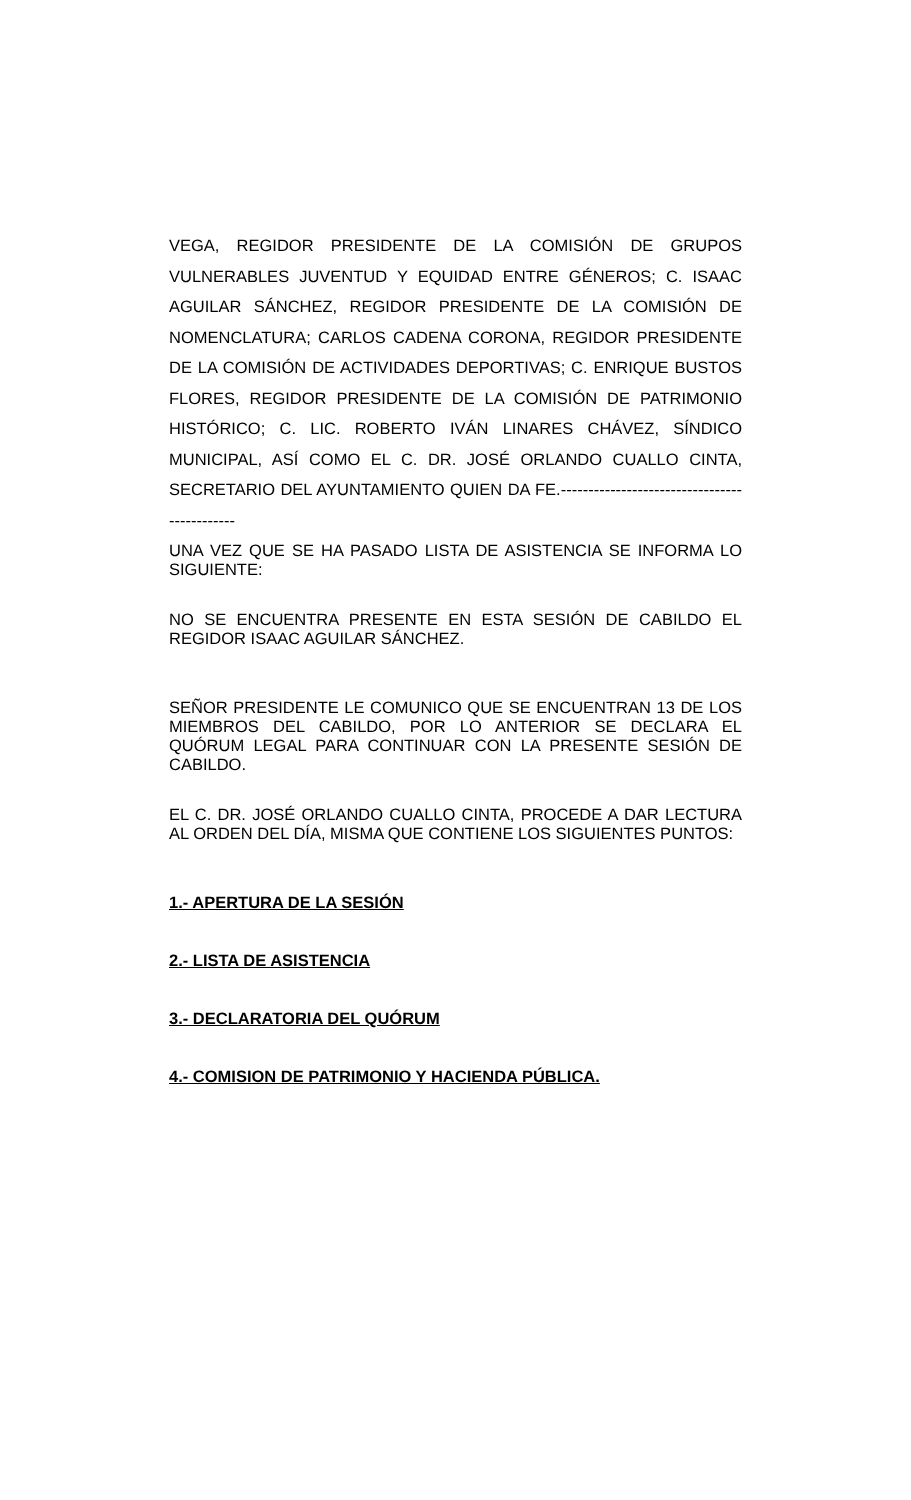VEGA, REGIDOR PRESIDENTE DE LA COMISIÓN DE GRUPOS VULNERABLES JUVENTUD Y EQUIDAD ENTRE GÉNEROS; C. ISAAC AGUILAR SÁNCHEZ, REGIDOR PRESIDENTE DE LA COMISIÓN DE NOMENCLATURA; CARLOS CADENA CORONA, REGIDOR PRESIDENTE DE LA COMISIÓN DE ACTIVIDADES DEPORTIVAS; C. ENRIQUE BUSTOS FLORES, REGIDOR PRESIDENTE DE LA COMISIÓN DE PATRIMONIO HISTÓRICO; C. LIC. ROBERTO IVÁN LINARES CHÁVEZ, SÍNDICO MUNICIPAL, ASÍ COMO EL C. DR. JOSÉ ORLANDO CUALLO CINTA, SECRETARIO DEL AYUNTAMIENTO QUIEN DA FE.---------------------------------------------
UNA VEZ QUE SE HA PASADO LISTA DE ASISTENCIA SE INFORMA LO SIGUIENTE:
NO SE ENCUENTRA PRESENTE EN ESTA SESIÓN DE CABILDO EL REGIDOR ISAAC AGUILAR SÁNCHEZ.
SEÑOR PRESIDENTE LE COMUNICO QUE SE ENCUENTRAN 13 DE LOS MIEMBROS DEL CABILDO, POR LO ANTERIOR SE DECLARA EL QUÓRUM LEGAL PARA CONTINUAR CON LA PRESENTE SESIÓN DE CABILDO.
EL C. DR. JOSÉ ORLANDO CUALLO CINTA, PROCEDE A DAR LECTURA AL ORDEN DEL DÍA, MISMA QUE CONTIENE LOS SIGUIENTES PUNTOS:
1.- APERTURA DE LA SESIÓN
2.- LISTA DE ASISTENCIA
3.- DECLARATORIA DEL QUÓRUM
4.- COMISION DE PATRIMONIO Y HACIENDA PÚBLICA.